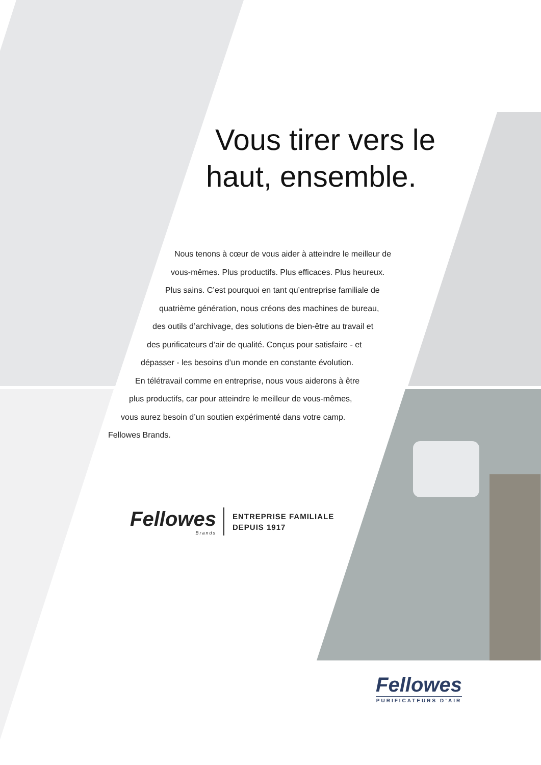Vous tirer vers le
haut, ensemble.
Nous tenons à cœur de vous aider à atteindre le meilleur de
vous-mêmes. Plus productifs. Plus efficaces. Plus heureux.
Plus sains. C’est pourquoi en tant qu’entreprise familiale de
quatrième génération, nous créons des machines de bureau,
des outils d’archivage, des solutions de bien-être au travail et
des purificateurs d’air de qualité. Conçus pour satisfaire - et
dépasser - les besoins d’un monde en constante évolution.
En télétravail comme en entreprise, nous vous aiderons à être
plus productifs, car pour atteindre le meilleur de vous-mêmes,
vous aurez besoin d’un soutien expérimenté dans votre camp.
Fellowes Brands.
Fellowes
Brands
ENTREPRISE FAMILIALE
DEPUIS 1917
Fellowes
PURIFICATEURS D’AIR